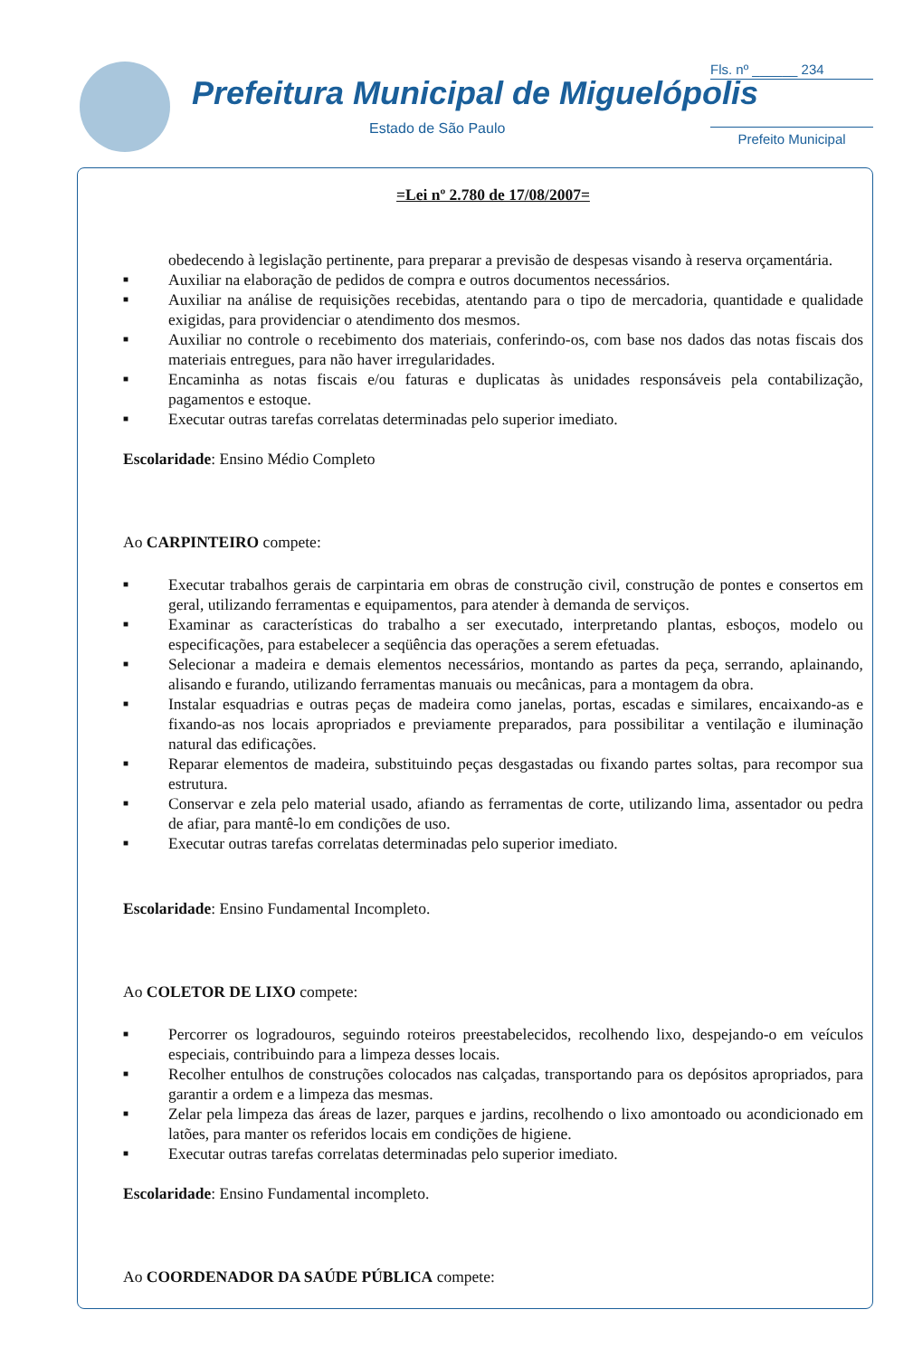Prefeitura Municipal de Miguelópolis
Estado de São Paulo
Fls. nº ______ 234
Prefeito Municipal
=Lei nº 2.780 de 17/08/2007=
obedecendo à legislação pertinente, para preparar a previsão de despesas visando à reserva orçamentária.
■ Auxiliar na elaboração de pedidos de compra e outros documentos necessários.
■ Auxiliar na análise de requisições recebidas, atentando para o tipo de mercadoria, quantidade e qualidade exigidas, para providenciar o atendimento dos mesmos.
■ Auxiliar no controle o recebimento dos materiais, conferindo-os, com base nos dados das notas fiscais dos materiais entregues, para não haver irregularidades.
■ Encaminha as notas fiscais e/ou faturas e duplicatas às unidades responsáveis pela contabilização, pagamentos e estoque.
■ Executar outras tarefas correlatas determinadas pelo superior imediato.
Escolaridade: Ensino Médio Completo
Ao CARPINTEIRO compete:
■ Executar trabalhos gerais de carpintaria em obras de construção civil, construção de pontes e consertos em geral, utilizando ferramentas e equipamentos, para atender à demanda de serviços.
■ Examinar as características do trabalho a ser executado, interpretando plantas, esboços, modelo ou especificações, para estabelecer a seqüência das operações a serem efetuadas.
■ Selecionar a madeira e demais elementos necessários, montando as partes da peça, serrando, aplainando, alisando e furando, utilizando ferramentas manuais ou mecânicas, para a montagem da obra.
■ Instalar esquadrias e outras peças de madeira como janelas, portas, escadas e similares, encaixando-as e fixando-as nos locais apropriados e previamente preparados, para possibilitar a ventilação e iluminação natural das edificações.
■ Reparar elementos de madeira, substituindo peças desgastadas ou fixando partes soltas, para recompor sua estrutura.
■ Conservar e zela pelo material usado, afiando as ferramentas de corte, utilizando lima, assentador ou pedra de afiar, para mantê-lo em condições de uso.
■ Executar outras tarefas correlatas determinadas pelo superior imediato.
Escolaridade: Ensino Fundamental Incompleto.
Ao COLETOR DE LIXO compete:
■ Percorrer os logradouros, seguindo roteiros preestabelecidos, recolhendo lixo, despejando-o em veículos especiais, contribuindo para a limpeza desses locais.
■ Recolher entulhos de construções colocados nas calçadas, transportando para os depósitos apropriados, para garantir a ordem e a limpeza das mesmas.
■ Zelar pela limpeza das áreas de lazer, parques e jardins, recolhendo o lixo amontoado ou acondicionado em latões, para manter os referidos locais em condições de higiene.
■ Executar outras tarefas correlatas determinadas pelo superior imediato.
Escolaridade: Ensino Fundamental incompleto.
Ao COORDENADOR DA SAÚDE PÚBLICA compete: